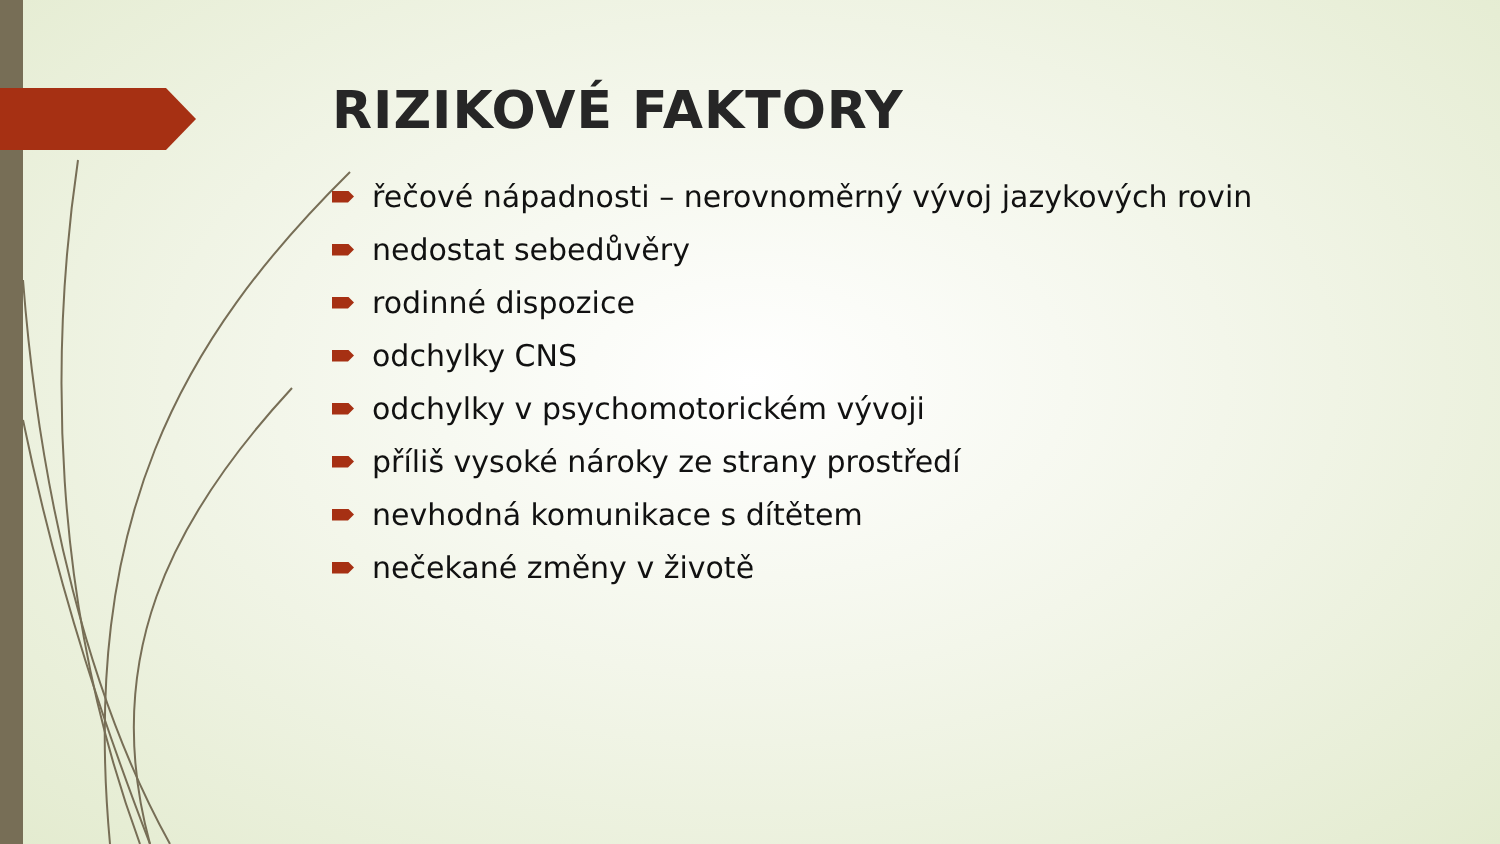RIZIKOVÉ FAKTORY
řečové nápadnosti – nerovnoměrný vývoj jazykových rovin
nedostat sebedůvěry
rodinné dispozice
odchylky CNS
odchylky v psychomotorickém vývoji
příliš vysoké nároky ze strany prostředí
nevhodná komunikace s dítětem
nečekané změny v životě